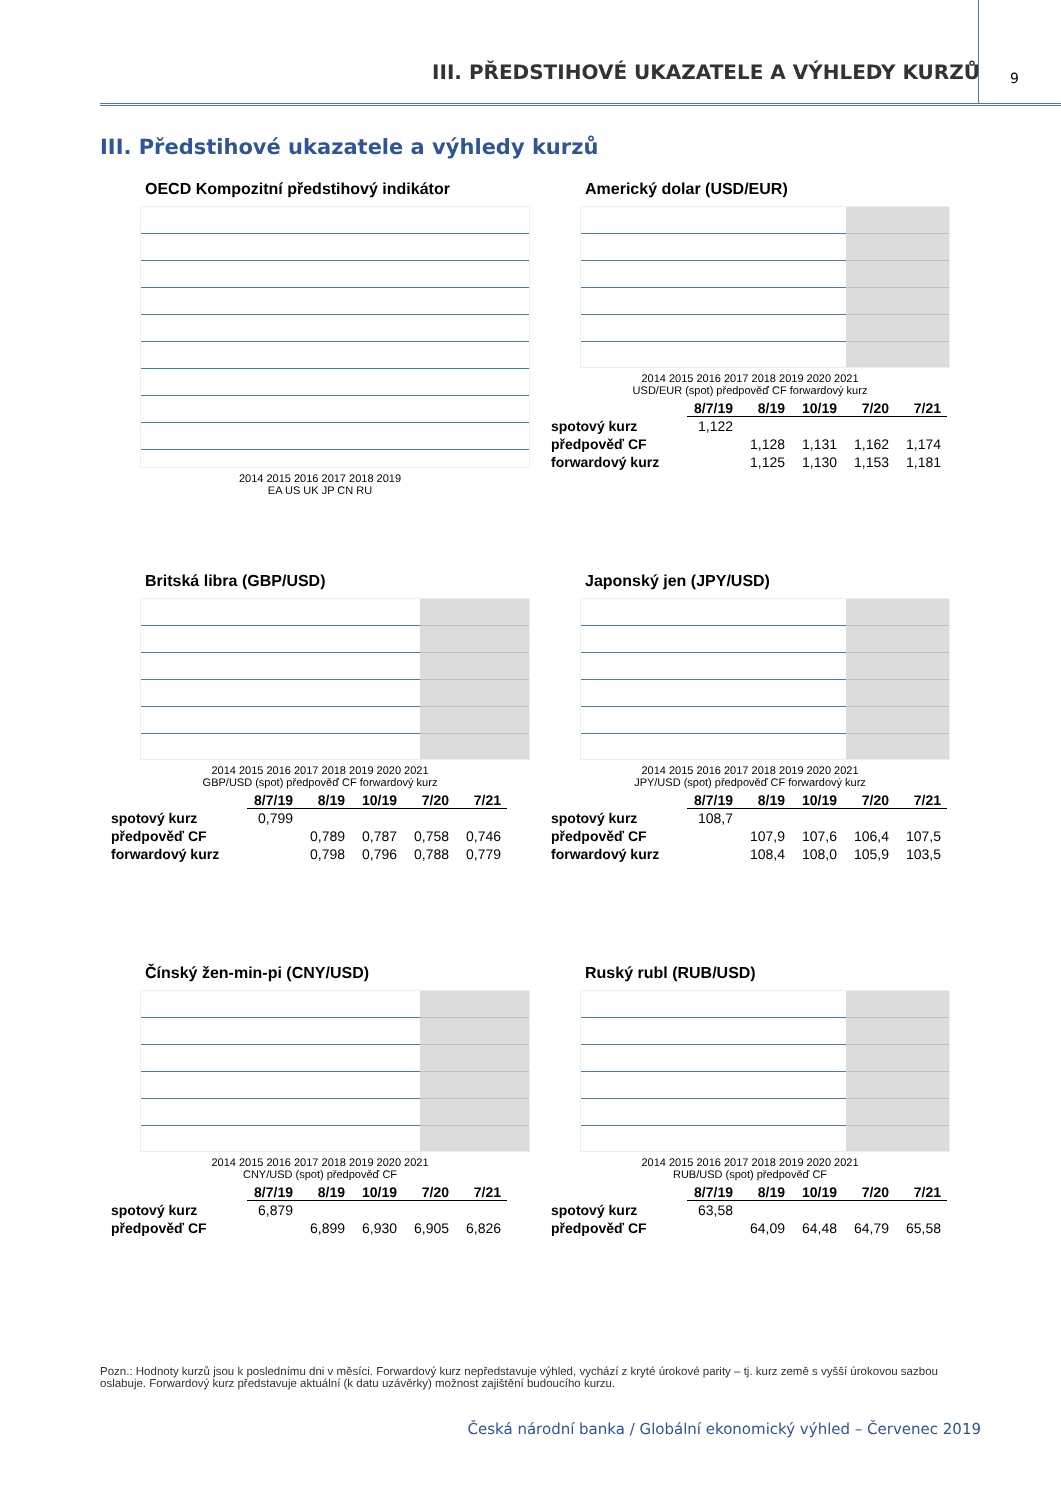III. PŘEDSTIHOVÉ UKAZATELE A VÝHLEDY KURZŮ 9
III. Předstihové ukazatele a výhledy kurzů
OECD Kompozitní předstihový indikátor
2014 2015 2016 2017 2018 2019
EA US UK JP CN RU
Americký dolar (USD/EUR)
2014 2015 2016 2017 2018 2019 2020 2021
USD/EUR (spot) předpověď CF forwardový kurz
| | 8/7/19 | 8/19 | 10/19 | 7/20 | 7/21 |
| --- | --- | --- | --- | --- | --- |
| spotový kurz | 1,122 | | | | |
| předpověď CF | | 1,128 | 1,131 | 1,162 | 1,174 |
| forwardový kurz | | 1,125 | 1,130 | 1,153 | 1,181 |
Britská libra (GBP/USD)
2014 2015 2016 2017 2018 2019 2020 2021
GBP/USD (spot) předpověď CF forwardový kurz
| | 8/7/19 | 8/19 | 10/19 | 7/20 | 7/21 |
| --- | --- | --- | --- | --- | --- |
| spotový kurz | 0,799 | | | | |
| předpověď CF | | 0,789 | 0,787 | 0,758 | 0,746 |
| forwardový kurz | | 0,798 | 0,796 | 0,788 | 0,779 |
Japonský jen (JPY/USD)
2014 2015 2016 2017 2018 2019 2020 2021
JPY/USD (spot) předpověď CF forwardový kurz
| | 8/7/19 | 8/19 | 10/19 | 7/20 | 7/21 |
| --- | --- | --- | --- | --- | --- |
| spotový kurz | 108,7 | | | | |
| předpověď CF | | 107,9 | 107,6 | 106,4 | 107,5 |
| forwardový kurz | | 108,4 | 108,0 | 105,9 | 103,5 |
Čínský žen-min-pi (CNY/USD)
2014 2015 2016 2017 2018 2019 2020 2021
CNY/USD (spot) předpověď CF
| | 8/7/19 | 8/19 | 10/19 | 7/20 | 7/21 |
| --- | --- | --- | --- | --- | --- |
| spotový kurz | 6,879 | | | | |
| předpověď CF | | 6,899 | 6,930 | 6,905 | 6,826 |
Ruský rubl (RUB/USD)
2014 2015 2016 2017 2018 2019 2020 2021
RUB/USD (spot) předpověď CF
| | 8/7/19 | 8/19 | 10/19 | 7/20 | 7/21 |
| --- | --- | --- | --- | --- | --- |
| spotový kurz | 63,58 | | | | |
| předpověď CF | | 64,09 | 64,48 | 64,79 | 65,58 |
Pozn.: Hodnoty kurzů jsou k poslednímu dni v měsíci. Forwardový kurz nepředstavuje výhled, vychází z kryté úrokové parity – tj. kurz země s vyšší úrokovou sazbou oslabuje. Forwardový kurz představuje aktuální (k datu uzávěrky) možnost zajištění budoucího kurzu.
Česká národní banka / Globální ekonomický výhled – Červenec 2019